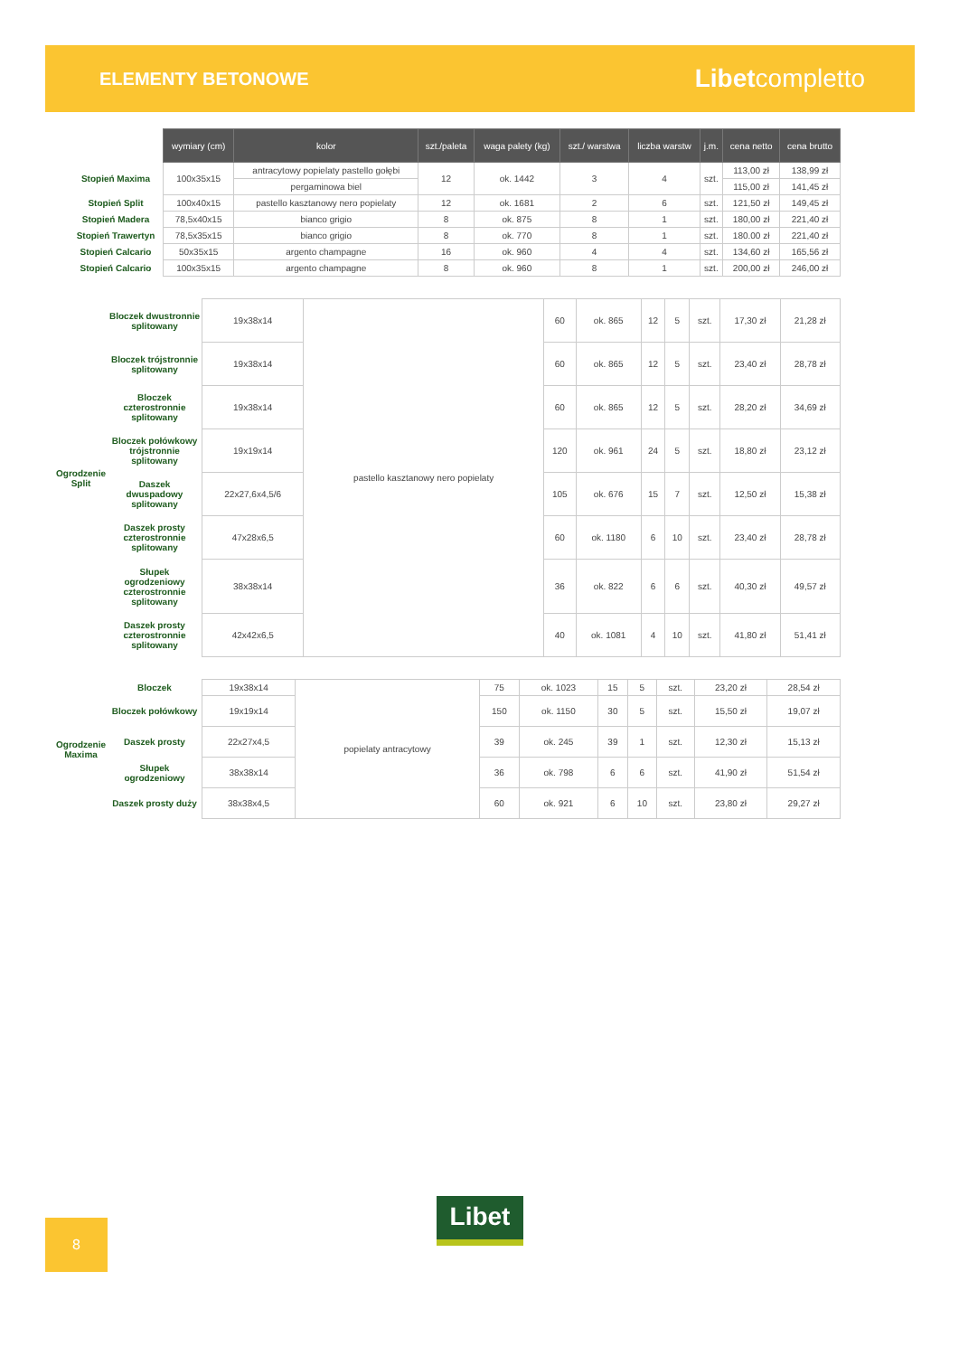ELEMENTY BETONOWE
Libetcompletto
| | | wymiary (cm) | kolor | szt./paleta | waga palety (kg) | szt./ warstwa | liczba warstw | j.m. | cena netto | cena brutto |
| | Stopień Maxima | 100x35x15 | antracytowy popielaty pastello gołębi | 12 | ok. 1442 | 3 | 4 | szt. | 113,00 zł | 138,99 zł |
| | | | pergaminowa biel | | | | | | 115,00 zł | 141,45 zł |
| | Stopień Split | 100x40x15 | pastello kasztanowy nero popielaty | 12 | ok. 1681 | 2 | 6 | szt. | 121,50 zł | 149,45 zł |
| | Stopień Madera | 78,5x40x15 | bianco grigio | 8 | ok. 875 | 8 | 1 | szt. | 180,00 zł | 221,40 zł |
| | Stopień Trawertyn | 78,5x35x15 | bianco grigio | 8 | ok. 770 | 8 | 1 | szt. | 180.00 zł | 221,40 zł |
| | Stopień Calcario | 50x35x15 | argento champagne | 16 | ok. 960 | 4 | 4 | szt. | 134,60 zł | 165,56 zł |
| | Stopień Calcario | 100x35x15 | argento champagne | 8 | ok. 960 | 8 | 1 | szt. | 200,00 zł | 246,00 zł |
| Ogrodzenie Split | Bloczek dwustronnie splitowany | 19x38x14 | pastello kasztanowy nero popielaty | 60 | ok. 865 | 12 | 5 | szt. | 17,30 zł | 21,28 zł |
| | Bloczek trójstronnie splitowany | 19x38x14 | | 60 | ok. 865 | 12 | 5 | szt. | 23,40 zł | 28,78 zł |
| | Bloczek czterostronnie splitowany | 19x38x14 | | 60 | ok. 865 | 12 | 5 | szt. | 28,20 zł | 34,69 zł |
| | Bloczek połówkowy trójstronnie splitowany | 19x19x14 | | 120 | ok. 961 | 24 | 5 | szt. | 18,80 zł | 23,12 zł |
| | Daszek dwuspadowy splitowany | 22x27,6x4,5/6 | | 105 | ok. 676 | 15 | 7 | szt. | 12,50 zł | 15,38 zł |
| | Daszek prosty czterostronnie splitowany | 47x28x6,5 | | 60 | ok. 1180 | 6 | 10 | szt. | 23,40 zł | 28,78 zł |
| | Słupek ogrodzeniowy czterostronnie splitowany | 38x38x14 | | 36 | ok. 822 | 6 | 6 | szt. | 40,30 zł | 49,57 zł |
| | Daszek prosty czterostronnie splitowany | 42x42x6,5 | | 40 | ok. 1081 | 4 | 10 | szt. | 41,80 zł | 51,41 zł |
| Ogrodzenie Maxima | Bloczek | 19x38x14 | popielaty antracytowy | 75 | ok. 1023 | 15 | 5 | szt. | 23,20 zł | 28,54 zł |
| | Bloczek połówkowy | 19x19x14 | | 150 | ok. 1150 | 30 | 5 | szt. | 15,50 zł | 19,07 zł |
| | Daszek prosty | 22x27x4,5 | | 39 | ok. 245 | 39 | 1 | szt. | 12,30 zł | 15,13 zł |
| | Słupek ogrodzeniowy | 38x38x14 | | 36 | ok. 798 | 6 | 6 | szt. | 41,90 zł | 51,54 zł |
| | Daszek prosty duży | 38x38x4,5 | | 60 | ok. 921 | 6 | 10 | szt. | 23,80 zł | 29,27 zł |
Libet
8